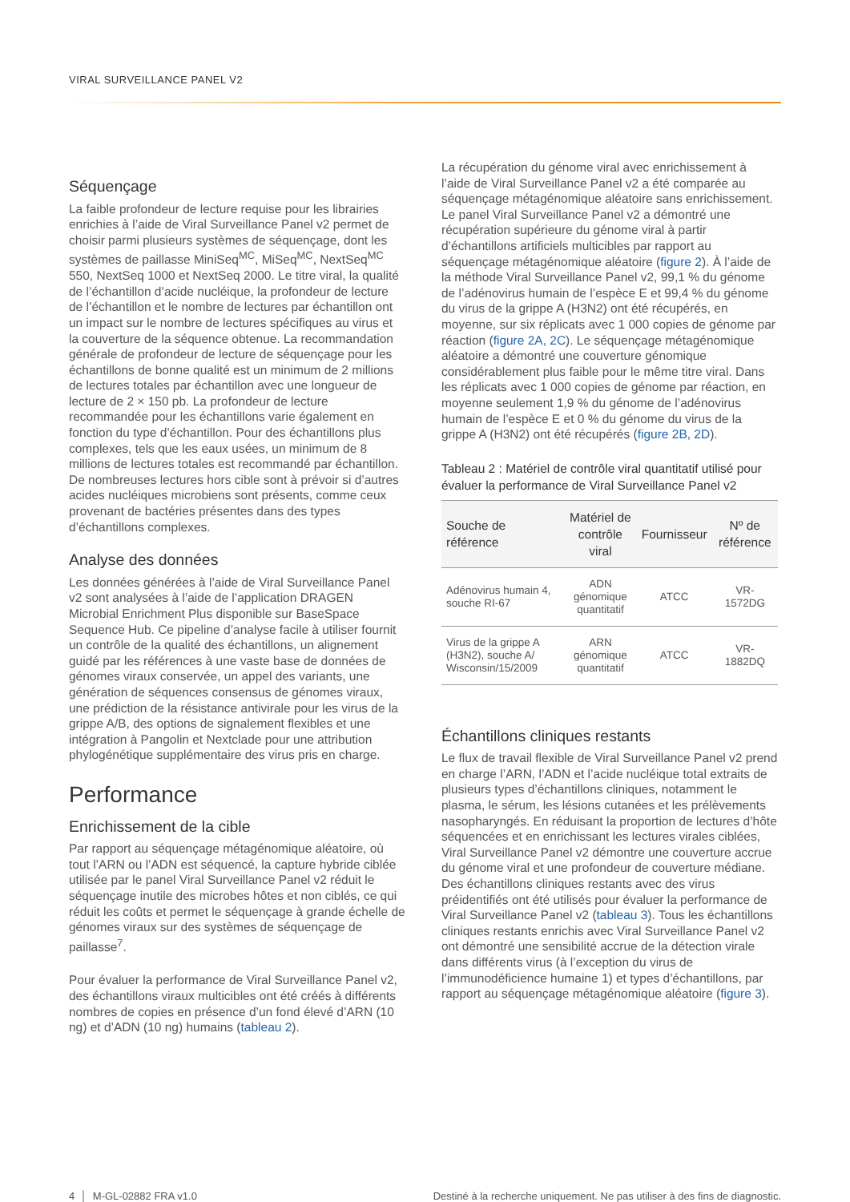VIRAL SURVEILLANCE PANEL V2
Séquençage
La faible profondeur de lecture requise pour les librairies enrichies à l’aide de Viral Surveillance Panel v2 permet de choisir parmi plusieurs systèmes de séquençage, dont les systèmes de paillasse MiniSeq<sup>MC</sup>, MiSeq<sup>MC</sup>, NextSeq<sup>MC</sup> 550, NextSeq 1000 et NextSeq 2000. Le titre viral, la qualité de l’échantillon d’acide nucléique, la profondeur de lecture de l’échantillon et le nombre de lectures par échantillon ont un impact sur le nombre de lectures spécifiques au virus et la couverture de la séquence obtenue. La recommandation générale de profondeur de lecture de séquençage pour les échantillons de bonne qualité est un minimum de 2 millions de lectures totales par échantillon avec une longueur de lecture de 2 × 150 pb. La profondeur de lecture recommandée pour les échantillons varie également en fonction du type d’échantillon. Pour des échantillons plus complexes, tels que les eaux usées, un minimum de 8 millions de lectures totales est recommandé par échantillon. De nombreuses lectures hors cible sont à prévoir si d’autres acides nucléiques microbiens sont présents, comme ceux provenant de bactéries présentes dans des types d’échantillons complexes.
Analyse des données
Les données générées à l’aide de Viral Surveillance Panel v2 sont analysées à l’aide de l’application DRAGEN Microbial Enrichment Plus disponible sur BaseSpace Sequence Hub. Ce pipeline d’analyse facile à utiliser fournit un contrôle de la qualité des échantillons, un alignement guidé par les références à une vaste base de données de génomes viraux conservée, un appel des variants, une génération de séquences consensus de génomes viraux, une prédiction de la résistance antivirale pour les virus de la grippe A/B, des options de signalement flexibles et une intégration à Pangolin et Nextclade pour une attribution phylogénétique supplémentaire des virus pris en charge.
Performance
Enrichissement de la cible
Par rapport au séquençage métagénomique aléatoire, où tout l’ARN ou l’ADN est séquencé, la capture hybride ciblée utilisée par le panel Viral Surveillance Panel v2 réduit le séquençage inutile des microbes hôtes et non ciblés, ce qui réduit les coûts et permet le séquençage à grande échelle de génomes viraux sur des systèmes de séquençage de paillasse<sup>7</sup>.
Pour évaluer la performance de Viral Surveillance Panel v2, des échantillons viraux multicibles ont été créés à différents nombres de copies en présence d’un fond élevé d’ARN (10 ng) et d’ADN (10 ng) humains (tableau 2).
La récupération du génome viral avec enrichissement à l’aide de Viral Surveillance Panel v2 a été comparée au séquençage métagénomique aléatoire sans enrichissement. Le panel Viral Surveillance Panel v2 a démontré une récupération supérieure du génome viral à partir d’échantillons artificiels multicibles par rapport au séquençage métagénomique aléatoire (figure 2). À l’aide de la méthode Viral Surveillance Panel v2, 99,1 % du génome de l’adénovirus humain de l’espèce E et 99,4 % du génome du virus de la grippe A (H3N2) ont été récupérés, en moyenne, sur six réplicats avec 1 000 copies de génome par réaction (figure 2A, 2C). Le séquençage métagénomique aléatoire a démontré une couverture génomique considérablement plus faible pour le même titre viral. Dans les réplicats avec 1 000 copies de génome par réaction, en moyenne seulement 1,9 % du génome de l’adénovirus humain de l’espèce E et 0 % du génome du virus de la grippe A (H3N2) ont été récupérés (figure 2B, 2D).
Tableau 2 : Matériel de contrôle viral quantitatif utilisé pour évaluer la performance de Viral Surveillance Panel v2
| Souche de référence | Matériel de contrôle viral | Fournisseur | Nº de référence |
| --- | --- | --- | --- |
| Adénovirus humain 4, souche RI-67 | ADN génomique quantitatif | ATCC | VR-1572DG |
| Virus de la grippe A (H3N2), souche A/ Wisconsin/15/2009 | ARN génomique quantitatif | ATCC | VR-1882DQ |
Échantillons cliniques restants
Le flux de travail flexible de Viral Surveillance Panel v2 prend en charge l’ARN, l’ADN et l’acide nucléique total extraits de plusieurs types d’échantillons cliniques, notamment le plasma, le sérum, les lésions cutanées et les prélèvements nasopharyngés. En réduisant la proportion de lectures d’hôte séquencées et en enrichissant les lectures virales ciblées, Viral Surveillance Panel v2 démontre une couverture accrue du génome viral et une profondeur de couverture médiane. Des échantillons cliniques restants avec des virus préidentifiés ont été utilisés pour évaluer la performance de Viral Surveillance Panel v2 (tableau 3). Tous les échantillons cliniques restants enrichis avec Viral Surveillance Panel v2 ont démontré une sensibilité accrue de la détection virale dans différents virus (à l’exception du virus de l’immunodéficience humaine 1) et types d’échantillons, par rapport au séquençage métagénomique aléatoire (figure 3).
4 │ M-GL-02882 FRA v1.0 Destiné à la recherche uniquement. Ne pas utiliser à des fins de diagnostic.